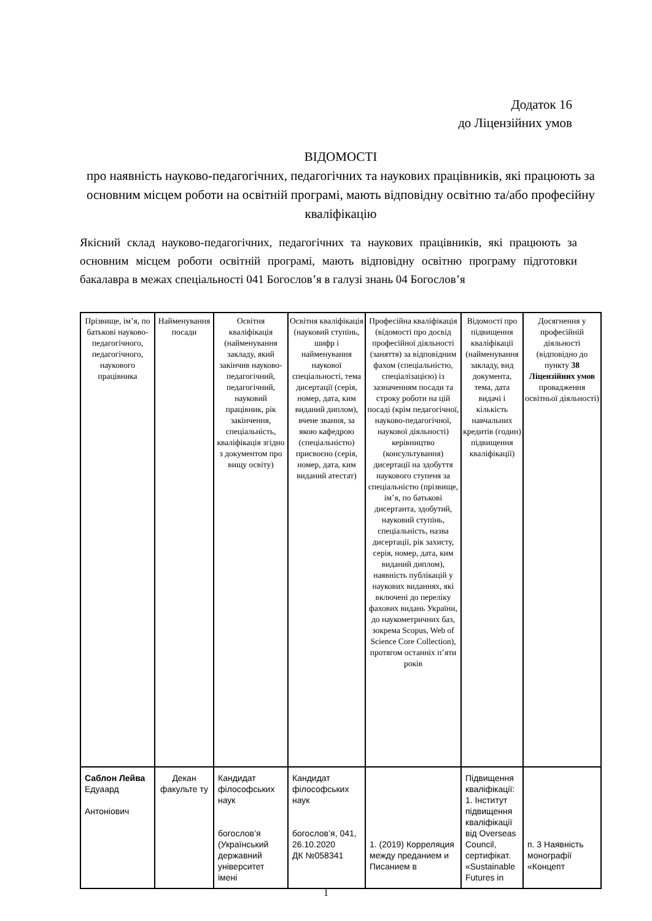Додаток 16
до Ліцензійних умов
ВІДОМОСТІ
про наявність науково-педагогічних, педагогічних та наукових працівників, які працюють за основним місцем роботи на освітній програмі, мають відповідну освітню та/або професійну кваліфікацію
Якісний склад науково-педагогічних, педагогічних та наукових працівників, які працюють за основним місцем роботи освітній програмі, мають відповідну освітню програму підготовки бакалавра в межах спеціальності 041 Богослов’я в галузі знань 04 Богослов’я
| Прізвище, ім’я, по батькові науково-педагогічного, педагогічного, наукового працівника | Найменування посади | Освітня кваліфікація (найменування закладу, який закінчив науково-педагогічний, педагогічний, науковий працівник, рік закінчення, спеціальність, кваліфікація згідно з документом про вищу освіту) | Освітня кваліфікація (науковий ступінь, шифр і найменування наукової спеціальності, тема дисертації (серія, номер, дата, ким виданий диплом), вчене звання, за якою кафедрою (спеціальністю) присвоєно (серія, номер, дата, ким виданий атестат) | Професійна кваліфікація (відомості про досвід професійної діяльності (заняття) за відповідним фахом (спеціальністю, спеціалізацією) із зазначенням посади та строку роботи на цій посаді (крім педагогічної, науково-педагогічної, наукової діяльності) керівництво (консультування) дисертації на здобуття наукового ступеня за спеціальністю (прізвище, ім’я, по батькові дисертанта, здобутий, науковий ступінь, спеціальність, назва дисертації, рік захисту, серія, номер, дата, ким виданий диплом), наявність публікацій у наукових виданнях, які включені до переліку фахових видань України, до наукометричних баз, зокрема Scopus, Web of Science Core Collection), протягом останніх п’яти років | Відомості про підвищення кваліфікації (найменування закладу, вид документа, тема, дата видачі і кількість навчальних кредитів (годин) підвищення кваліфікації) | Досягнення у професійній діяльності (відповідно до пункту 38 Ліцензійних умов провадження освітньої діяльності) |
| Саблон Лейва Едуаард Антоніович | Декан факульте ту | Кандидат філософських наук богослов’я (Український державний університет імені | Кандидат філософських наук богослов’я, 041, 26.10.2020 ДК №058341 | 1. (2019) Корреляция между преданием и Писанием в | Підвищення кваліфікації: 1. Інститут підвищення кваліфікації від Overseas Council, сертифікат. «Sustainable Futures in | п. 3 Наявність монографії «Концепт |
1